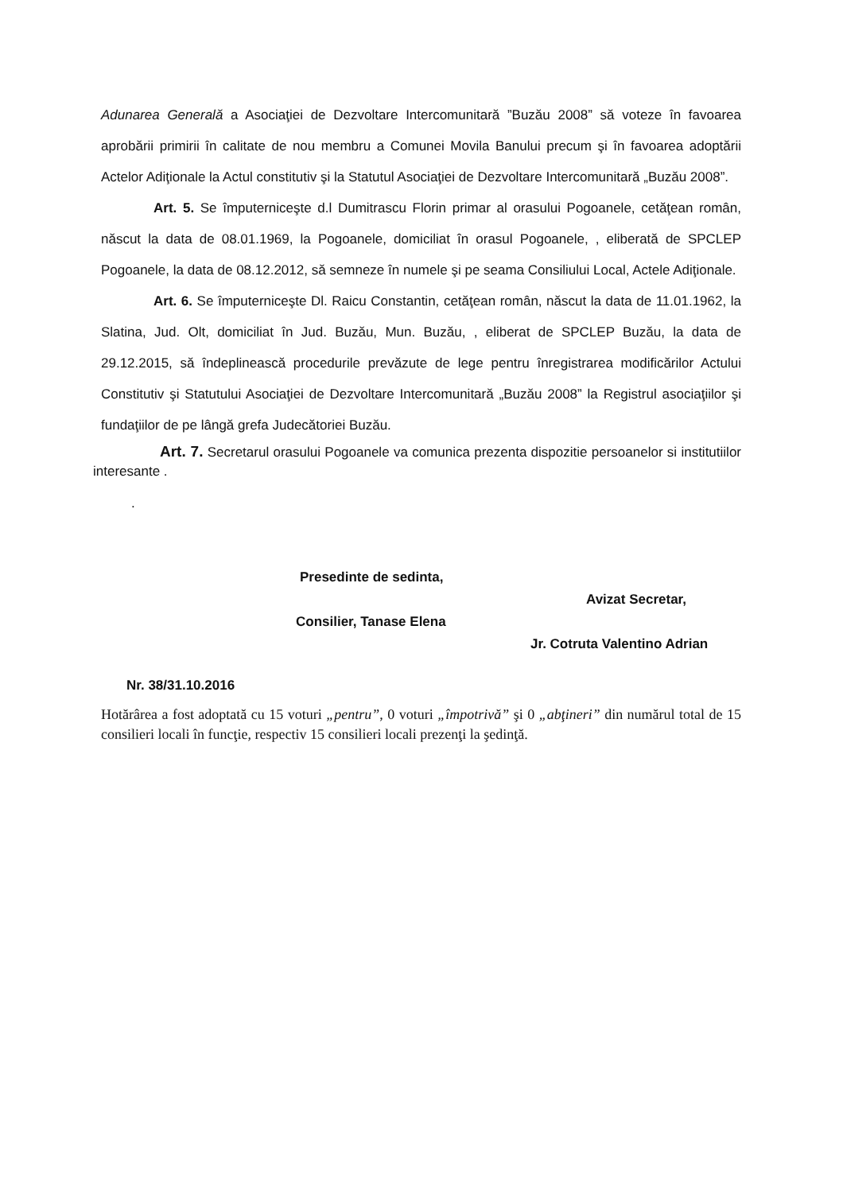Adunarea Generală a Asociaţiei de Dezvoltare Intercomunitară ”Buzău 2008” să voteze în favoarea aprobării primirii în calitate de nou membru a Comunei Movila Banului precum şi în favoarea adoptării Actelor Adiţionale la Actul constitutiv şi la Statutul Asociaţiei de Dezvoltare Intercomunitară „Buzău 2008”.
Art. 5. Se împuterniceşte d.l Dumitrascu Florin primar al orasului Pogoanele, cetăţean român, născut la data de 08.01.1969, la Pogoanele, domiciliat în orasul Pogoanele, , eliberată de SPCLEP Pogoanele, la data de 08.12.2012, să semneze în numele şi pe seama Consiliului Local, Actele Adiţionale.
Art. 6. Se împuterniceşte Dl. Raicu Constantin, cetăţean român, născut la data de 11.01.1962, la Slatina, Jud. Olt, domiciliat în Jud. Buzău, Mun. Buzău, , eliberat de SPCLEP Buzău, la data de 29.12.2015, să îndeplinească procedurile prevăzute de lege pentru înregistrarea modificărilor Actului Constitutiv şi Statutului Asociaţiei de Dezvoltare Intercomunitară „Buzău 2008” la Registrul asociaţiilor şi fundaţiilor de pe lângă grefa Judecătoriei Buzău.
Art. 7. Secretarul orasului Pogoanele va comunica prezenta dispozitie persoanelor si institutiilor interesante .
.
Presedinte de sedinta,
Avizat Secretar,
Consilier, Tanase Elena
Jr. Cotruta Valentino Adrian
Nr. 38/31.10.2016
Hotărârea a fost adoptată cu 15 voturi „pentru”, 0 voturi „împotrivă” şi 0 „abţineri” din numărul total de 15 consilieri locali în funcţie, respectiv 15 consilieri locali prezenţi la şedinţă.